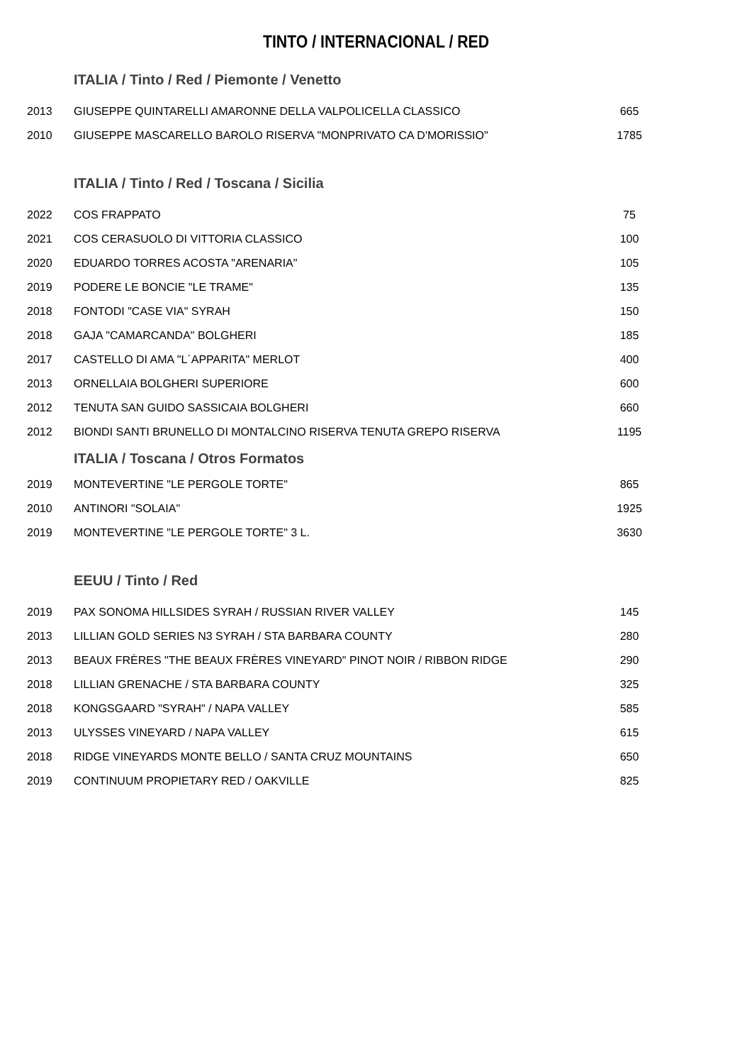TINTO / INTERNACIONAL / RED
| | ITALIA / Tinto / Red / Piemonte / Venetto | |
| 2013 | GIUSEPPE QUINTARELLI AMARONNE DELLA VALPOLICELLA CLASSICO | 665 |
| 2010 | GIUSEPPE MASCARELLO BAROLO RISERVA "MONPRIVATO CA D'MORISSIO" | 1785 |
| | ITALIA / Tinto / Red / Toscana / Sicilia | |
| 2022 | COS FRAPPATO | 75 |
| 2021 | COS CERASUOLO DI VITTORIA CLASSICO | 100 |
| 2020 | EDUARDO TORRES ACOSTA "ARENARIA" | 105 |
| 2019 | PODERE LE BONCIE "LE TRAME" | 135 |
| 2018 | FONTODI "CASE VIA" SYRAH | 150 |
| 2018 | GAJA "CAMARCANDA" BOLGHERI | 185 |
| 2017 | CASTELLO DI AMA "L´APPARITA" MERLOT | 400 |
| 2013 | ORNELLAIA BOLGHERI SUPERIORE | 600 |
| 2012 | TENUTA SAN GUIDO SASSICAIA BOLGHERI | 660 |
| 2012 | BIONDI SANTI BRUNELLO DI MONTALCINO RISERVA TENUTA GREPO RISERVA | 1195 |
| | ITALIA / Toscana / Otros Formatos | |
| 2019 | MONTEVERTINE "LE PERGOLE TORTE" | 865 |
| 2010 | ANTINORI "SOLAIA" | 1925 |
| 2019 | MONTEVERTINE "LE PERGOLE TORTE" 3 L. | 3630 |
| | EEUU / Tinto / Red | |
| 2019 | PAX SONOMA HILLSIDES SYRAH / RUSSIAN RIVER VALLEY | 145 |
| 2013 | LILLIAN GOLD SERIES N3 SYRAH / STA BARBARA COUNTY | 280 |
| 2013 | BEAUX FRÈRES "THE BEAUX FRÈRES VINEYARD" PINOT NOIR / RIBBON RIDGE | 290 |
| 2018 | LILLIAN GRENACHE / STA BARBARA COUNTY | 325 |
| 2018 | KONGSGAARD "SYRAH" / NAPA VALLEY | 585 |
| 2013 | ULYSSES VINEYARD / NAPA VALLEY | 615 |
| 2018 | RIDGE VINEYARDS MONTE BELLO / SANTA CRUZ MOUNTAINS | 650 |
| 2019 | CONTINUUM PROPIETARY RED / OAKVILLE | 825 |